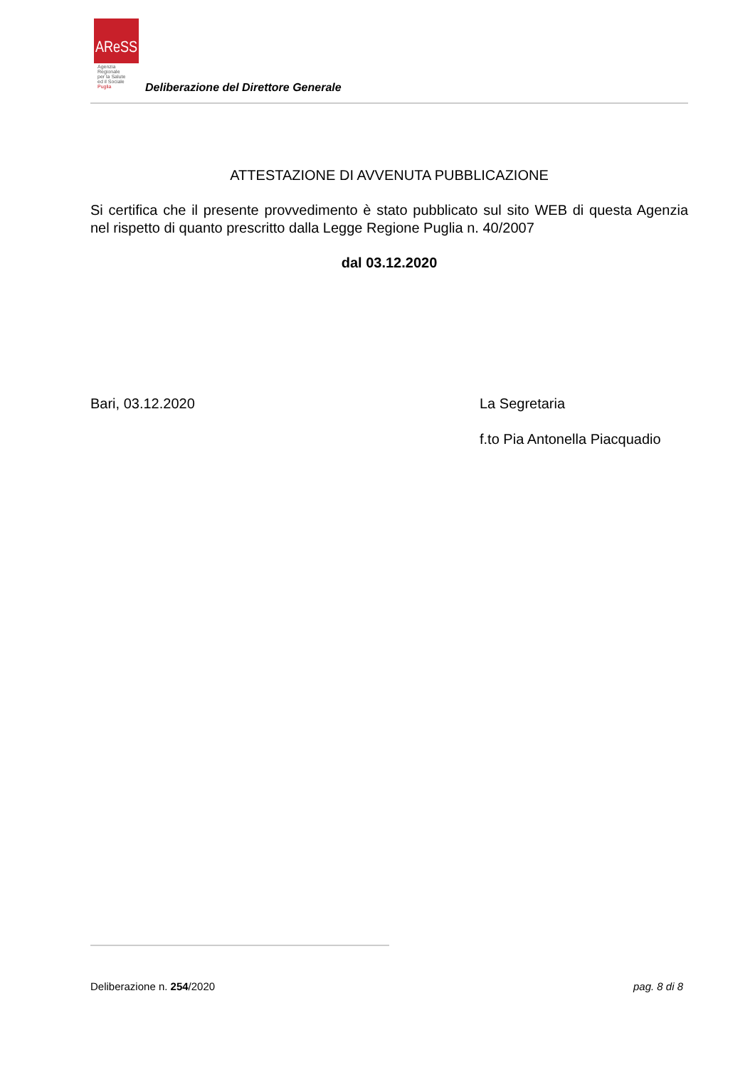AReSS
Agenzia
Regionale
per la Salute
ed il Sociale
Puglia
Deliberazione del Direttore Generale
ATTESTAZIONE DI AVVENUTA PUBBLICAZIONE
Si certifica che il presente provvedimento è stato pubblicato sul sito WEB di questa Agenzia nel rispetto di quanto prescritto dalla Legge Regione Puglia n. 40/2007
dal 03.12.2020
Bari, 03.12.2020
La Segretaria
f.to Pia Antonella Piacquadio
Deliberazione n. 254/2020 pag. 8 di 8